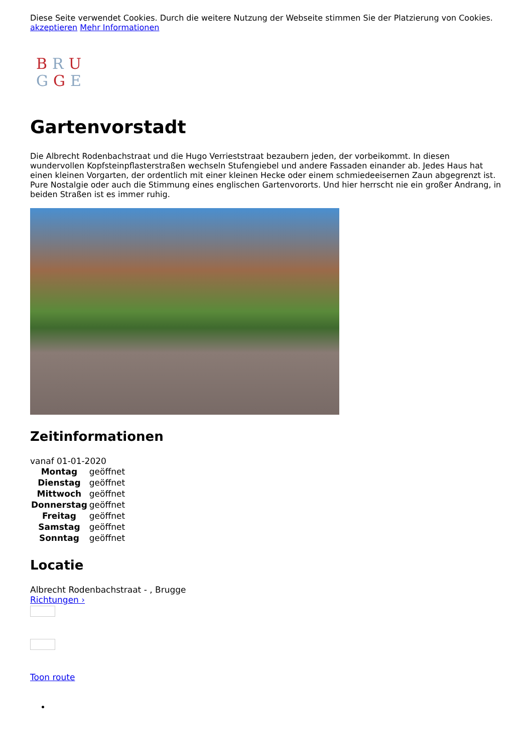Diese Seite verwendet Cookies. Durch die weitere Nutzung der Webseite stimmen Sie der Platzierung von Cookies.
akzeptieren Mehr Informationen
BRU
GGE
Gartenvorstadt
Die Albrecht Rodenbachstraat und die Hugo Verrieststraat bezaubern jeden, der vorbeikommt. In diesen wundervollen Kopfsteinpflasterstraßen wechseln Stufengiebel und andere Fassaden einander ab. Jedes Haus hat einen kleinen Vorgarten, der ordentlich mit einer kleinen Hecke oder einem schmiedeeisernen Zaun abgegrenzt ist. Pure Nostalgie oder auch die Stimmung eines englischen Gartenvororts. Und hier herrscht nie ein großer Andrang, in beiden Straßen ist es immer ruhig.
Zeitinformationen
vanaf 01-01-2020
| Montag | geöffnet |
| Dienstag | geöffnet |
| Mittwoch | geöffnet |
| Donnerstag | geöffnet |
| Freitag | geöffnet |
| Samstag | geöffnet |
| Sonntag | geöffnet |
Locatie
Albrecht Rodenbachstraat - , Brugge
Richtungen ›
Toon route